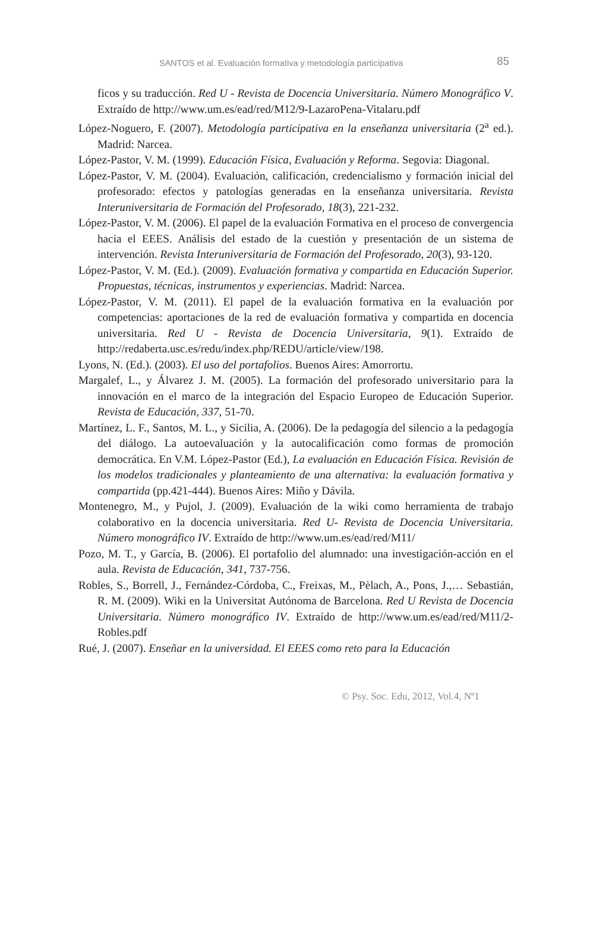SANTOS et al. Evaluación formativa y metodología participativa 85
ficos y su traducción. Red U - Revista de Docencia Universitaria. Número Monográfico V. Extraído de http://www.um.es/ead/red/M12/9-LazaroPena-Vitalaru.pdf
López-Noguero, F. (2007). Metodología participativa en la enseñanza universitaria (2<sup>a</sup> ed.). Madrid: Narcea.
López-Pastor, V. M. (1999). Educación Física, Evaluación y Reforma. Segovia: Diagonal.
López-Pastor, V. M. (2004). Evaluación, calificación, credencialismo y formación inicial del profesorado: efectos y patologías generadas en la enseñanza universitaria. Revista Interuniversitaria de Formación del Profesorado, 18(3), 221-232.
López-Pastor, V. M. (2006). El papel de la evaluación Formativa en el proceso de convergencia hacia el EEES. Análisis del estado de la cuestión y presentación de un sistema de intervención. Revista Interuniversitaria de Formación del Profesorado, 20(3), 93-120.
López-Pastor, V. M. (Ed.). (2009). Evaluación formativa y compartida en Educación Superior. Propuestas, técnicas, instrumentos y experiencias. Madrid: Narcea.
López-Pastor, V. M. (2011). El papel de la evaluación formativa en la evaluación por competencias: aportaciones de la red de evaluación formativa y compartida en docencia universitaria. Red U - Revista de Docencia Universitaria, 9(1). Extraído de http://redaberta.usc.es/redu/index.php/REDU/article/view/198.
Lyons, N. (Ed.). (2003). El uso del portafolios. Buenos Aires: Amorrortu.
Margalef, L., y Álvarez J. M. (2005). La formación del profesorado universitario para la innovación en el marco de la integración del Espacio Europeo de Educación Superior. Revista de Educación, 337, 51-70.
Martínez, L. F., Santos, M. L., y Sicilia, A. (2006). De la pedagogía del silencio a la pedagogía del diálogo. La autoevaluación y la autocalificación como formas de promoción democrática. En V.M. López-Pastor (Ed.), La evaluación en Educación Física. Revisión de los modelos tradicionales y planteamiento de una alternativa: la evaluación formativa y compartida (pp.421-444). Buenos Aires: Miño y Dávila.
Montenegro, M., y Pujol, J. (2009). Evaluación de la wiki como herramienta de trabajo colaborativo en la docencia universitaria. Red U- Revista de Docencia Universitaria. Número monográfico IV. Extraído de http://www.um.es/ead/red/M11/
Pozo, M. T., y García, B. (2006). El portafolio del alumnado: una investigación-acción en el aula. Revista de Educación, 341, 737-756.
Robles, S., Borrell, J., Fernández-Córdoba, C., Freixas, M., Pèlach, A., Pons, J.,… Sebastián, R. M. (2009). Wiki en la Universitat Autónoma de Barcelona. Red U Revista de Docencia Universitaria. Número monográfico IV. Extraído de http://www.um.es/ead/red/M11/2-Robles.pdf
Rué, J. (2007). Enseñar en la universidad. El EEES como reto para la Educación
© Psy. Soc. Edu, 2012, Vol.4, Nº1